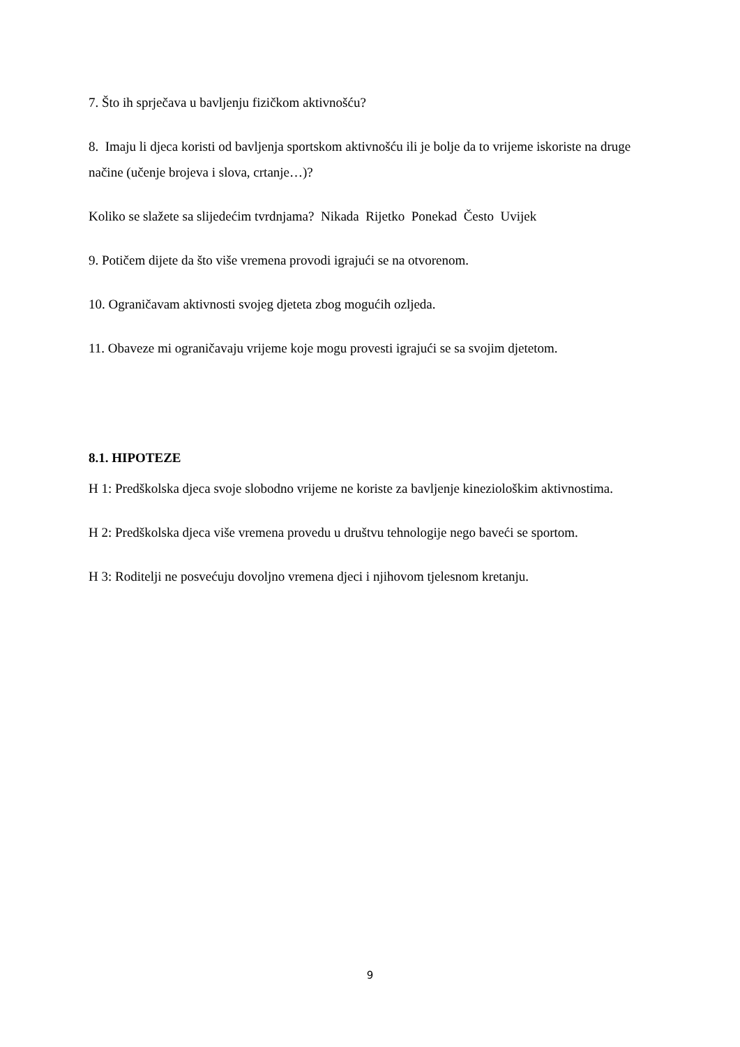7. Što ih sprječava u bavljenju fizičkom aktivnošću?
8. Imaju li djeca koristi od bavljenja sportskom aktivnošću ili je bolje da to vrijeme iskoriste na druge načine (učenje brojeva i slova, crtanje…)?
Koliko se slažete sa slijedećim tvrdnjama? Nikada Rijetko Ponekad Često Uvijek
9. Potičem dijete da što više vremena provodi igrajući se na otvorenom.
10. Ograničavam aktivnosti svojeg djeteta zbog mogućih ozljeda.
11. Obaveze mi ograničavaju vrijeme koje mogu provesti igrajući se sa svojim djetetom.
8.1. HIPOTEZE
H 1: Predškolska djeca svoje slobodno vrijeme ne koriste za bavljenje kineziološkim aktivnostima.
H 2: Predškolska djeca više vremena provedu u društvu tehnologije nego baveći se sportom.
H 3: Roditelji ne posvećuju dovoljno vremena djeci i njihovom tjelesnom kretanju.
9